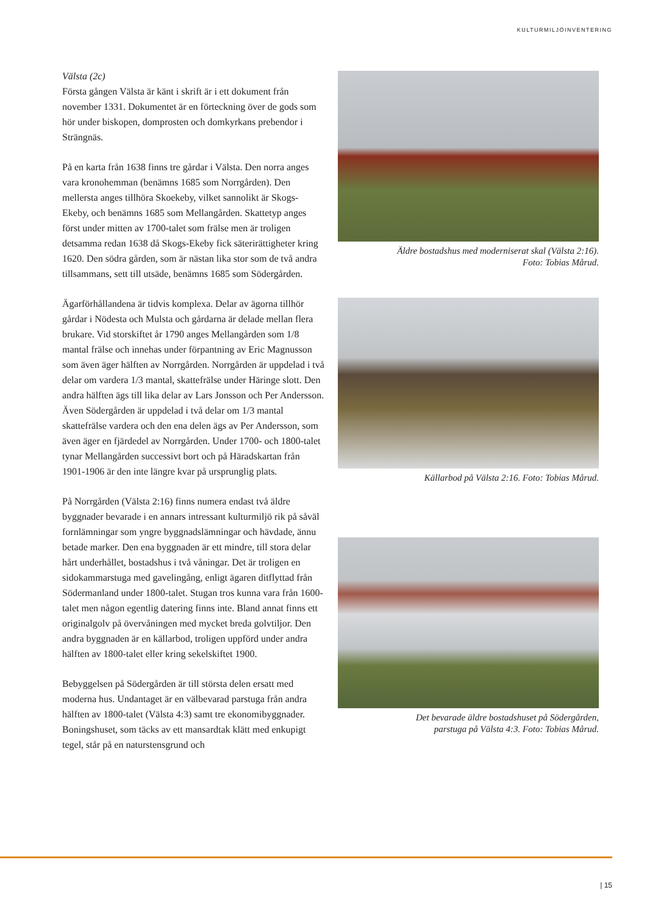KULTURMILJÖINVENTERING
Välsta (2c)
Första gången Välsta är känt i skrift är i ett dokument från november 1331. Dokumentet är en förteckning över de gods som hör under biskopen, domprosten och domkyrkans prebendor i Strängnäs.
På en karta från 1638 finns tre gårdar i Välsta. Den norra anges vara kronohemman (benämns 1685 som Norrgården). Den mellersta anges tillhöra Skoekeby, vilket sannolikt är Skogs-Ekeby, och benämns 1685 som Mellangården. Skattetyp anges först under mitten av 1700-talet som frälse men är troligen detsamma redan 1638 då Skogs-Ekeby fick säterirättigheter kring 1620. Den södra gården, som är nästan lika stor som de två andra tillsammans, sett till utsäde, benämns 1685 som Södergården.
Ägarförhållandena är tidvis komplexa. Delar av ägorna tillhör gårdar i Nödesta och Mulsta och gårdarna är delade mellan flera brukare. Vid storskiftet år 1790 anges Mellangården som 1/8 mantal frälse och innehas under förpantning av Eric Magnusson som även äger hälften av Norrgården. Norrgården är uppdelad i två delar om vardera 1/3 mantal, skattefrälse under Häringe slott. Den andra hälften ägs till lika delar av Lars Jonsson och Per Andersson. Även Södergården är uppdelad i två delar om 1/3 mantal skattefrälse vardera och den ena delen ägs av Per Andersson, som även äger en fjärdedel av Norrgården. Under 1700- och 1800-talet tynar Mellangården successivt bort och på Häradskartan från 1901-1906 är den inte längre kvar på ursprunglig plats.
På Norrgården (Välsta 2:16) finns numera endast två äldre byggnader bevarade i en annars intressant kulturmiljö rik på såväl fornlämningar som yngre byggnadslämningar och hävdade, ännu betade marker. Den ena byggnaden är ett mindre, till stora delar hårt underhållet, bostadshus i två våningar. Det är troligen en sidokammarstuga med gavelingång, enligt ägaren ditflyttad från Södermanland under 1800-talet. Stugan tros kunna vara från 1600-talet men någon egentlig datering finns inte. Bland annat finns ett originalgolv på övervåningen med mycket breda golvtiljor. Den andra byggnaden är en källarbod, troligen uppförd under andra hälften av 1800-talet eller kring sekelskiftet 1900.
Bebyggelsen på Södergården är till största delen ersatt med moderna hus. Undantaget är en välbevarad parstuga från andra hälften av 1800-talet (Välsta 4:3) samt tre ekonomibyggnader. Boningshuset, som täcks av ett mansardtak klätt med enkupigt tegel, står på en naturstensgrund och
Äldre bostadshus med moderniserat skal (Välsta 2:16).
Foto: Tobias Mårud.
Källarbod på Välsta 2:16. Foto: Tobias Mårud.
Det bevarade äldre bostadshuset på Södergården,
parstuga på Välsta 4:3. Foto: Tobias Mårud.
| 15